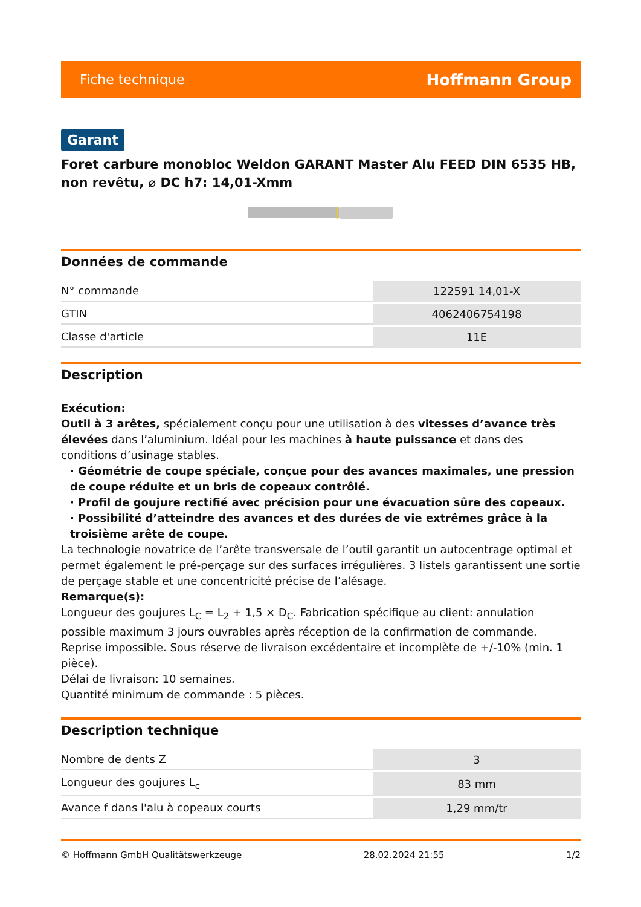Fiche technique Hoffmann Group
Garant
Foret carbure monobloc Weldon GARANT Master Alu FEED DIN 6535 HB, non revêtu, ⌀ DC h7: 14,01-Xmm
Données de commande
| N° commande | 122591 14,01-X |
| GTIN | 4062406754198 |
| Classe d'article | 11E |
Description
Exécution:
Outil à 3 arêtes, spécialement conçu pour une utilisation à des vitesses d’avance très élevées dans l’aluminium. Idéal pour les machines à haute puissance et dans des conditions d’usinage stables.
· Géométrie de coupe spéciale, conçue pour des avances maximales, une pression de coupe réduite et un bris de copeaux contrôlé.
· Profil de goujure rectifié avec précision pour une évacuation sûre des copeaux.
· Possibilité d’atteindre des avances et des durées de vie extrêmes grâce à la troisième arête de coupe.
La technologie novatrice de l’arête transversale de l’outil garantit un autocentrage optimal et permet également le pré-perçage sur des surfaces irrégulières. 3 listels garantissent une sortie de perçage stable et une concentricité précise de l’alésage.
Remarque(s):
Longueur des goujures L<sub>C</sub> = L<sub>2</sub> + 1,5 × D<sub>C</sub>. Fabrication spécifique au client: annulation possible maximum 3 jours ouvrables après réception de la confirmation de commande. Reprise impossible. Sous réserve de livraison excédentaire et incomplète de +/-10% (min. 1 pièce).
Délai de livraison: 10 semaines.
Quantité minimum de commande : 5 pièces.
Description technique
| Nombre de dents Z | 3 |
| Longueur des goujures L<sub>c</sub> | 83 mm |
| Avance f dans l'alu à copeaux courts | 1,29 mm/tr |
© Hoffmann GmbH Qualitätswerkzeuge 28.02.2024 21:55 1/2